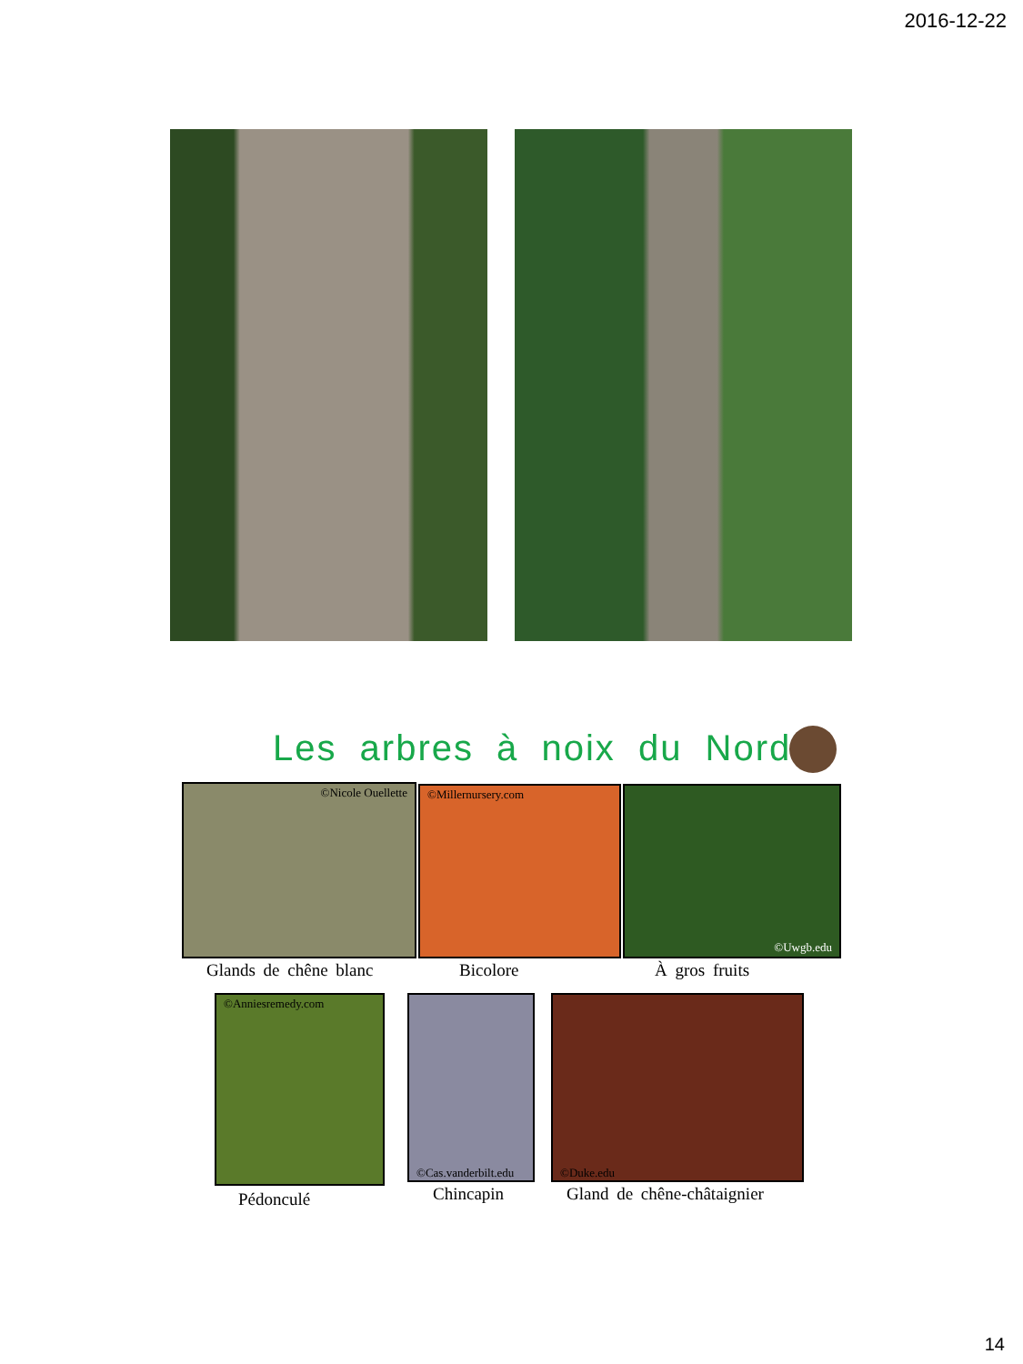2016-12-22
Les arbres à noix du Nord
©Nicole Ouellette ©Millernursery.com ©Uwgb.edu
Glands de chêne blanc Bicolore À gros fruits
©Anniesremedy.com
©Cas.vanderbilt.edu
©Duke.edu
Pédonculé Chincapin Gland de chêne-châtaignier
14